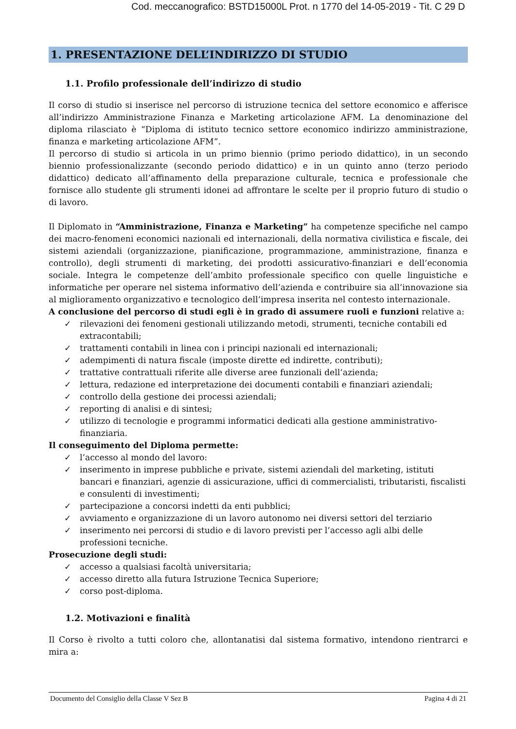Cod. meccanografico: BSTD15000L Prot. n 1770 del 14-05-2019 - Tit. C 29 D
1. PRESENTAZIONE DELL’INDIRIZZO DI STUDIO
1.1. Profilo professionale dell’indirizzo di studio
Il corso di studio si inserisce nel percorso di istruzione tecnica del settore economico e afferisce all’indirizzo Amministrazione Finanza e Marketing articolazione AFM. La denominazione del diploma rilasciato è “Diploma di istituto tecnico settore economico indirizzo amministrazione, finanza e marketing articolazione AFM”.
Il percorso di studio si articola in un primo biennio (primo periodo didattico), in un secondo biennio professionalizzante (secondo periodo didattico) e in un quinto anno (terzo periodo didattico) dedicato all’affinamento della preparazione culturale, tecnica e professionale che fornisce allo studente gli strumenti idonei ad affrontare le scelte per il proprio futuro di studio o di lavoro.
Il Diplomato in “Amministrazione, Finanza e Marketing” ha competenze specifiche nel campo dei macro-fenomeni economici nazionali ed internazionali, della normativa civilistica e fiscale, dei sistemi aziendali (organizzazione, pianificazione, programmazione, amministrazione, finanza e controllo), degli strumenti di marketing, dei prodotti assicurativo-finanziari e dell’economia sociale. Integra le competenze dell’ambito professionale specifico con quelle linguistiche e informatiche per operare nel sistema informativo dell’azienda e contribuire sia all’innovazione sia al miglioramento organizzativo e tecnologico dell’impresa inserita nel contesto internazionale.
A conclusione del percorso di studi egli è in grado di assumere ruoli e funzioni relative a:
✓ rilevazioni dei fenomeni gestionali utilizzando metodi, strumenti, tecniche contabili ed extracontabili;
✓ trattamenti contabili in linea con i principi nazionali ed internazionali;
✓ adempimenti di natura fiscale (imposte dirette ed indirette, contributi);
✓ trattative contrattuali riferite alle diverse aree funzionali dell’azienda;
✓ lettura, redazione ed interpretazione dei documenti contabili e finanziari aziendali;
✓ controllo della gestione dei processi aziendali;
✓ reporting di analisi e di sintesi;
✓ utilizzo di tecnologie e programmi informatici dedicati alla gestione amministrativo-finanziaria.
Il conseguimento del Diploma permette:
✓ l’accesso al mondo del lavoro:
✓ inserimento in imprese pubbliche e private, sistemi aziendali del marketing, istituti bancari e finanziari, agenzie di assicurazione, uffici di commercialisti, tributaristi, fiscalisti e consulenti di investimenti;
✓ partecipazione a concorsi indetti da enti pubblici;
✓ avviamento e organizzazione di un lavoro autonomo nei diversi settori del terziario
✓ inserimento nei percorsi di studio e di lavoro previsti per l’accesso agli albi delle professioni tecniche.
Prosecuzione degli studi:
✓ accesso a qualsiasi facoltà universitaria;
✓ accesso diretto alla futura Istruzione Tecnica Superiore;
✓ corso post-diploma.
1.2. Motivazioni e finalità
Il Corso è rivolto a tutti coloro che, allontanatisi dal sistema formativo, intendono rientrarci e mira a:
Documento del Consiglio della Classe V Sez B Pagina 4 di 21